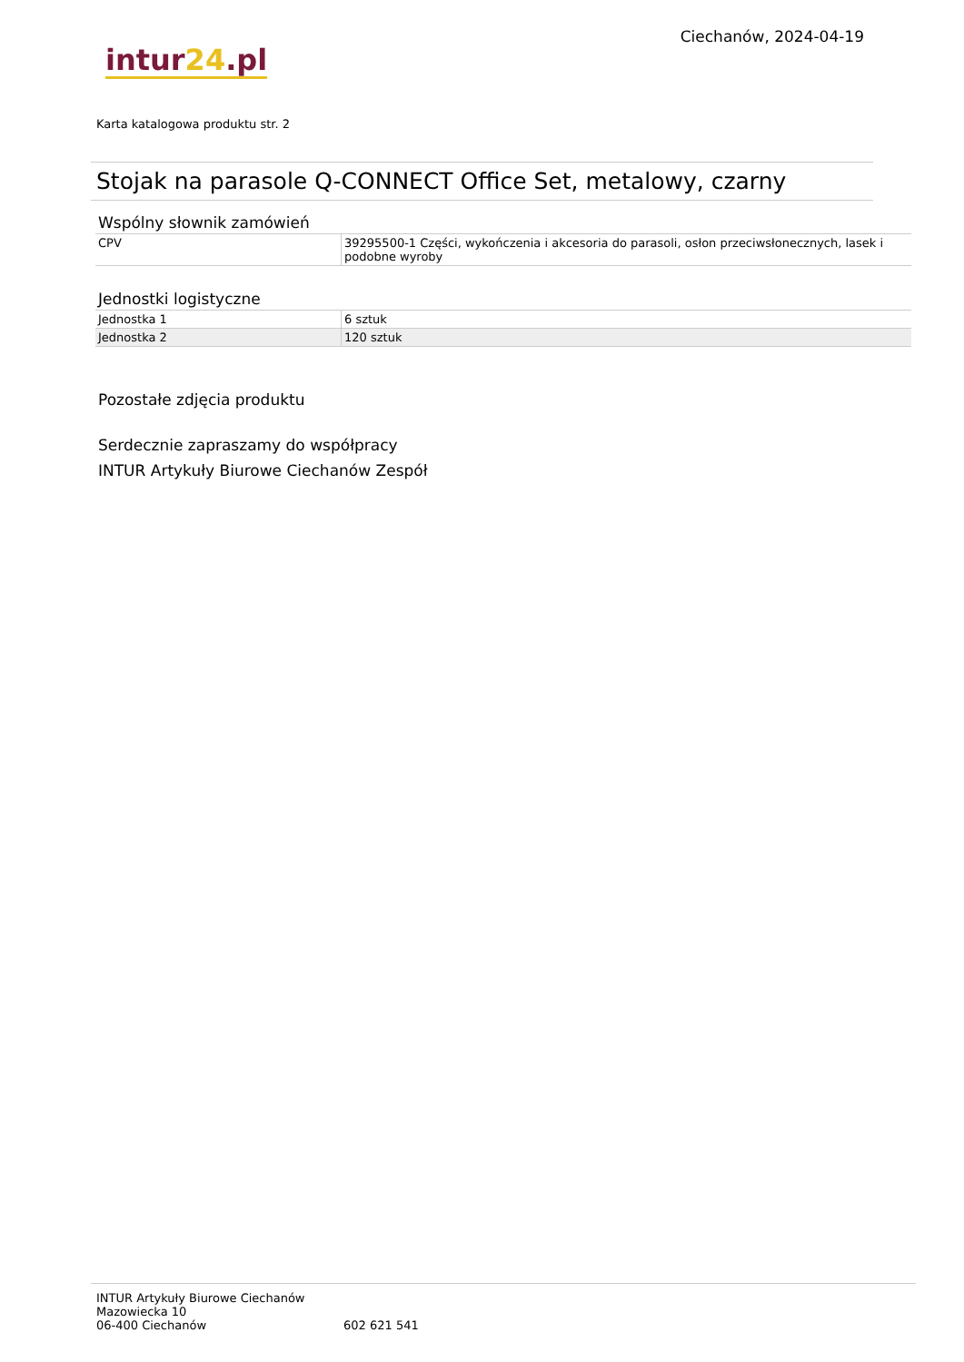intur24.pl
Ciechanów, 2024-04-19
Karta katalogowa produktu str. 2
Stojak na parasole Q-CONNECT Office Set, metalowy, czarny
Wspólny słownik zamówień
| CPV | 39295500-1 Części, wykończenia i akcesoria do parasoli, osłon przeciwsłonecznych, lasek i podobne wyroby |
Jednostki logistyczne
| Jednostka 1 | 6 sztuk |
| Jednostka 2 | 120 sztuk |
Pozostałe zdjęcia produktu
Serdecznie zapraszamy do współpracy
INTUR Artykuły Biurowe Ciechanów Zespół
INTUR Artykuły Biurowe Ciechanów
Mazowiecka 10
06-400 Ciechanów
602 621 541